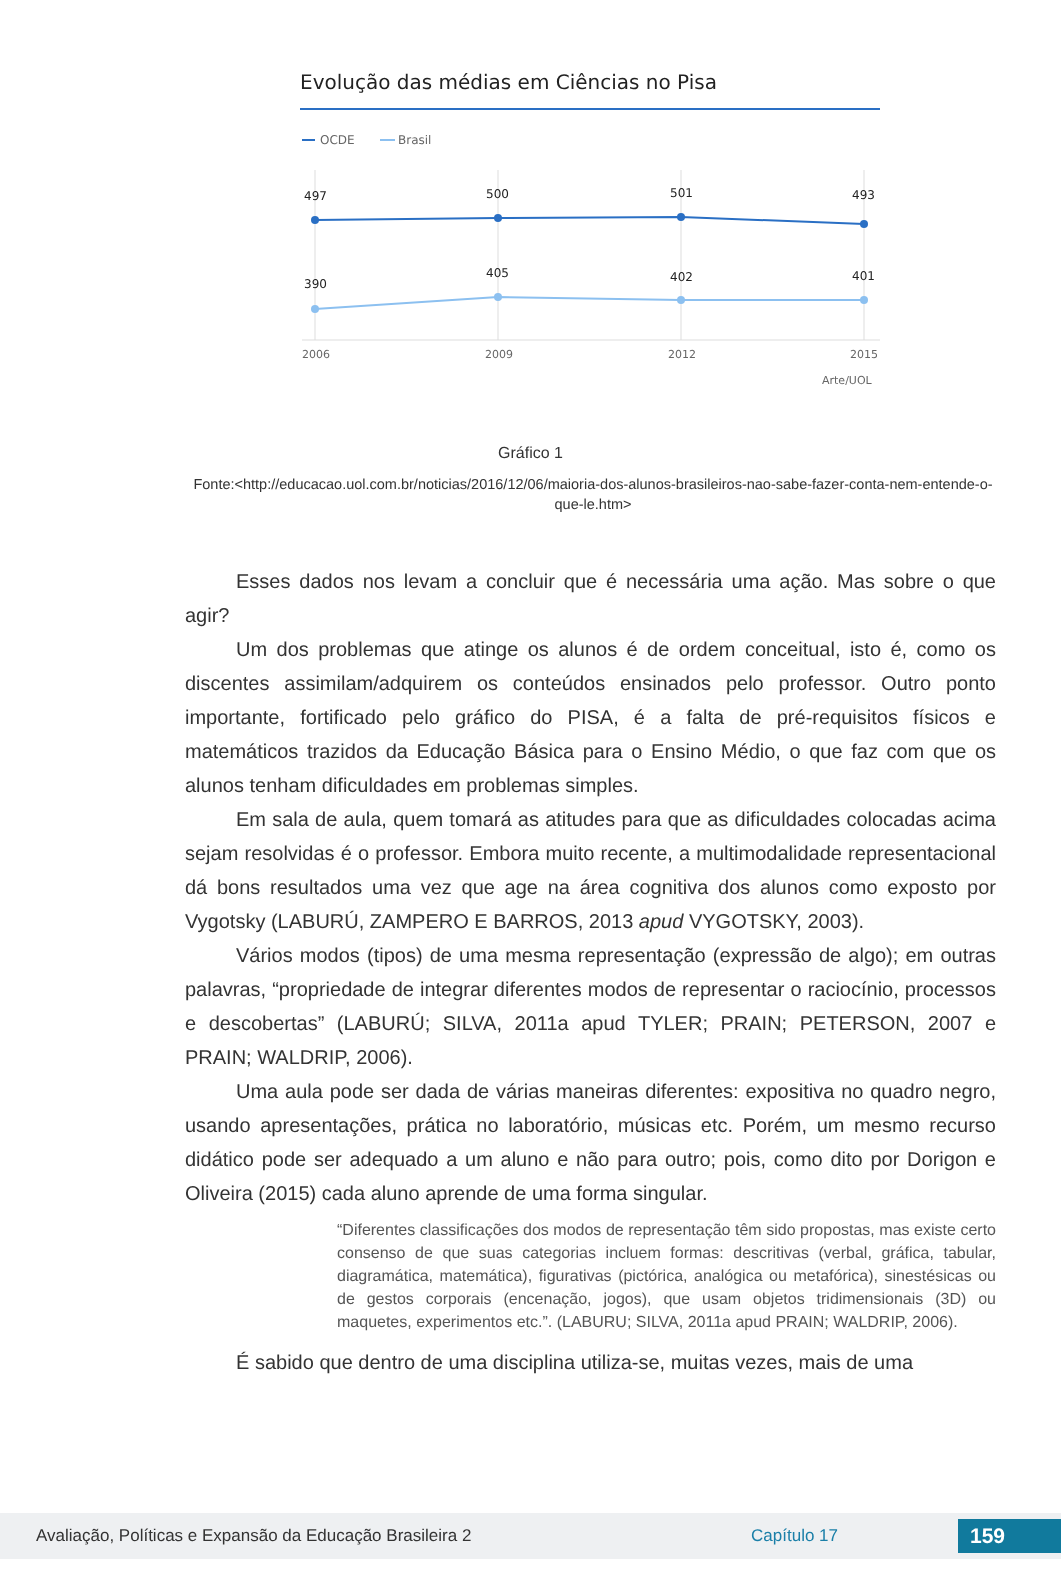Evolução das médias em Ciências no Pisa
OCDE
Brasil
497
500
501
493
390
405
402
401
2006
2009
2012
2015
Arte/UOL
Gráfico 1
Fonte:<http://educacao.uol.com.br/noticias/2016/12/06/maioria-dos-alunos-brasileiros-nao-sabe-fazer-conta-nem-entende-o-que-le.htm>
Esses dados nos levam a concluir que é necessária uma ação. Mas sobre o que agir?
Um dos problemas que atinge os alunos é de ordem conceitual, isto é, como os discentes assimilam/adquirem os conteúdos ensinados pelo professor. Outro ponto importante, fortificado pelo gráfico do PISA, é a falta de pré-requisitos físicos e matemáticos trazidos da Educação Básica para o Ensino Médio, o que faz com que os alunos tenham dificuldades em problemas simples.
Em sala de aula, quem tomará as atitudes para que as dificuldades colocadas acima sejam resolvidas é o professor. Embora muito recente, a multimodalidade representacional dá bons resultados uma vez que age na área cognitiva dos alunos como exposto por Vygotsky (LABURÚ, ZAMPERO E BARROS, 2013 apud VYGOTSKY, 2003).
Vários modos (tipos) de uma mesma representação (expressão de algo); em outras palavras, “propriedade de integrar diferentes modos de representar o raciocínio, processos e descobertas” (LABURÚ; SILVA, 2011a apud TYLER; PRAIN; PETERSON, 2007 e PRAIN; WALDRIP, 2006).
Uma aula pode ser dada de várias maneiras diferentes: expositiva no quadro negro, usando apresentações, prática no laboratório, músicas etc. Porém, um mesmo recurso didático pode ser adequado a um aluno e não para outro; pois, como dito por Dorigon e Oliveira (2015) cada aluno aprende de uma forma singular.
“Diferentes classificações dos modos de representação têm sido propostas, mas existe certo consenso de que suas categorias incluem formas: descritivas (verbal, gráfica, tabular, diagramática, matemática), figurativas (pictórica, analógica ou metafórica), sinestésicas ou de gestos corporais (encenação, jogos), que usam objetos tridimensionais (3D) ou maquetes, experimentos etc.”. (LABURU; SILVA, 2011a apud PRAIN; WALDRIP, 2006).
É sabido que dentro de uma disciplina utiliza-se, muitas vezes, mais de uma
Avaliação, Políticas e Expansão da Educação Brasileira 2 Capítulo 17 159